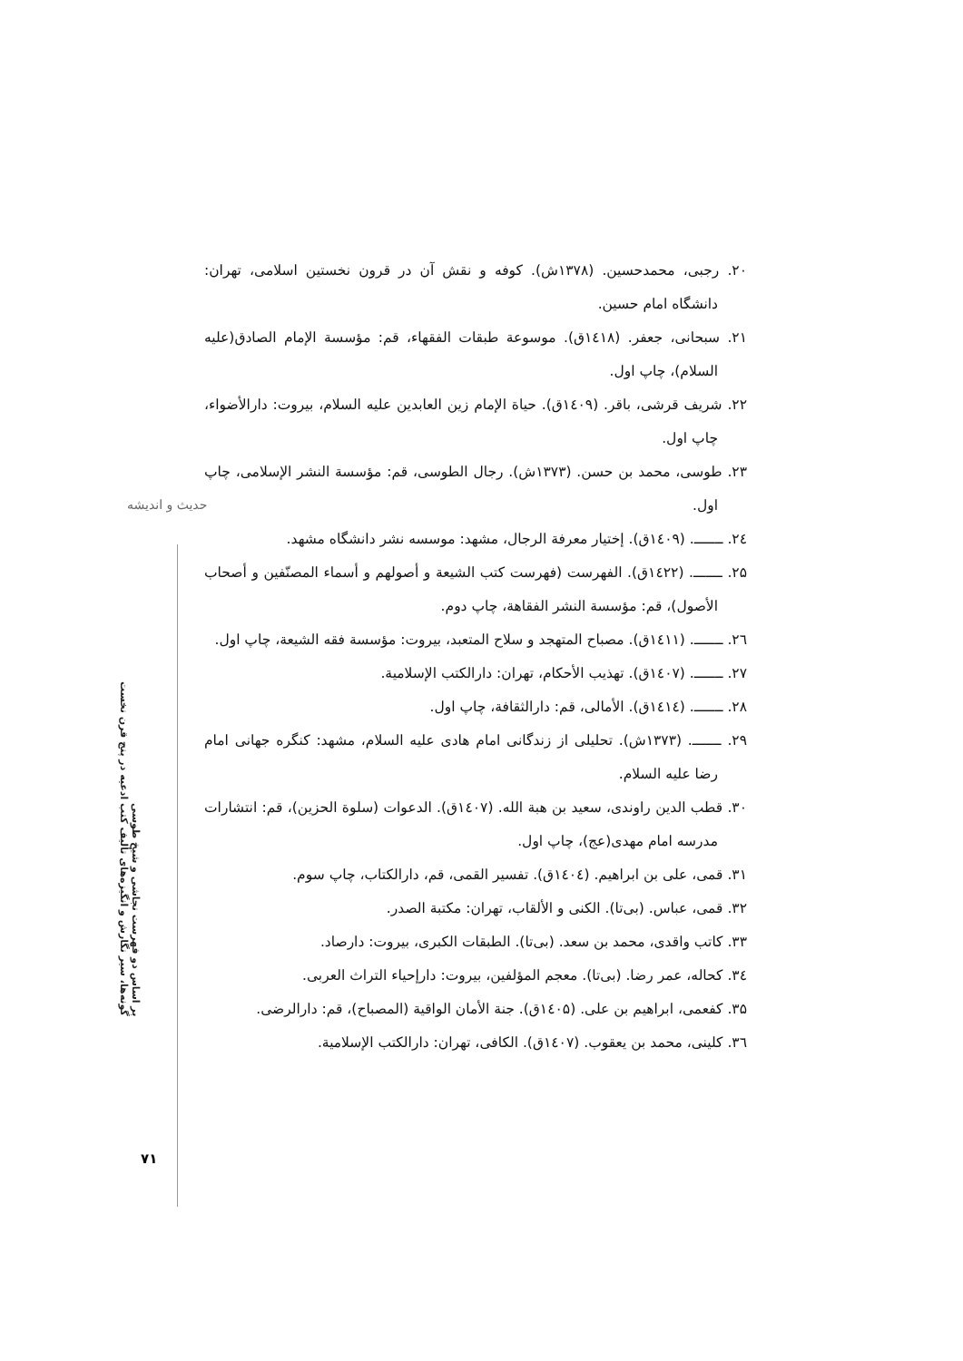حدیث و اندیشه
گونه‌ها، سیر نگارش و انگیزه‌های تألیف کتب ادعیه در پنج قرن نخست
بر اساس دو فهرست نجاشی و شیخ طوسی
۲۰. رجبی، محمدحسین. (۱۳۷۸ش). کوفه و نقش آن در قرون نخستین اسلامی، تهران: دانشگاه امام حسین.
۲۱. سبحانی، جعفر. (۱٤۱۸ق). موسوعة طبقات الفقهاء، قم: مؤسسة الإمام الصادق(علیه السلام)، چاپ اول.
۲۲. شریف قرشی، باقر. (۱٤۰۹ق). حیاة الإمام زین العابدین علیه السلام، بیروت: دارالأضواء، چاپ اول.
۲۳. طوسی، محمد بن حسن. (۱۳۷۳ش). رجال الطوسی، قم: مؤسسة النشر الإسلامی، چاپ اول.
۲٤. ـــــــ. (۱٤۰۹ق). إختیار معرفة الرجال، مشهد: موسسه نشر دانشگاه مشهد.
۲۵. ـــــــ. (۱٤۲۲ق). الفهرست (فهرست کتب الشیعة و أصولهم و أسماء المصنّفین و أصحاب الأصول)، قم: مؤسسة النشر الفقاهة، چاپ دوم.
۲٦. ـــــــ. (۱٤۱۱ق). مصباح المتهجد و سلاح المتعبد، بیروت: مؤسسة فقه الشیعة، چاپ اول.
۲۷. ـــــــ. (۱٤۰۷ق). تهذیب الأحکام، تهران: دارالکتب الإسلامیة.
۲۸. ـــــــ. (۱٤۱٤ق). الأمالی، قم: دارالثقافة، چاپ اول.
۲۹. ـــــــ. (۱۳۷۳ش). تحلیلی از زندگانی امام هادی علیه السلام، مشهد: کنگره جهانی امام رضا علیه السلام.
۳۰. قطب الدین راوندی، سعید بن هبة الله. (۱٤۰۷ق). الدعوات (سلوة الحزین)، قم: انتشارات مدرسه امام مهدی(عج)، چاپ اول.
۳۱. قمی، علی بن ابراهیم. (۱٤۰٤ق). تفسیر القمی، قم، دارالکتاب، چاپ سوم.
۳۲. قمی، عباس. (بی‌تا). الکنی و الألقاب، تهران: مکتبة الصدر.
۳۳. کاتب واقدی، محمد بن سعد. (بی‌تا). الطبقات الکبری، بیروت: دارصاد.
۳٤. کحاله، عمر رضا. (بی‌تا). معجم المؤلفین، بیروت: دارإحیاء التراث العربی.
۳۵. کفعمی، ابراهیم بن علی. (۱٤۰۵ق). جنة الأمان الواقیة (المصباح)، قم: دارالرضی.
۳٦. کلینی، محمد بن یعقوب. (۱٤۰۷ق). الکافی، تهران: دارالکتب الإسلامیة.
۷۱